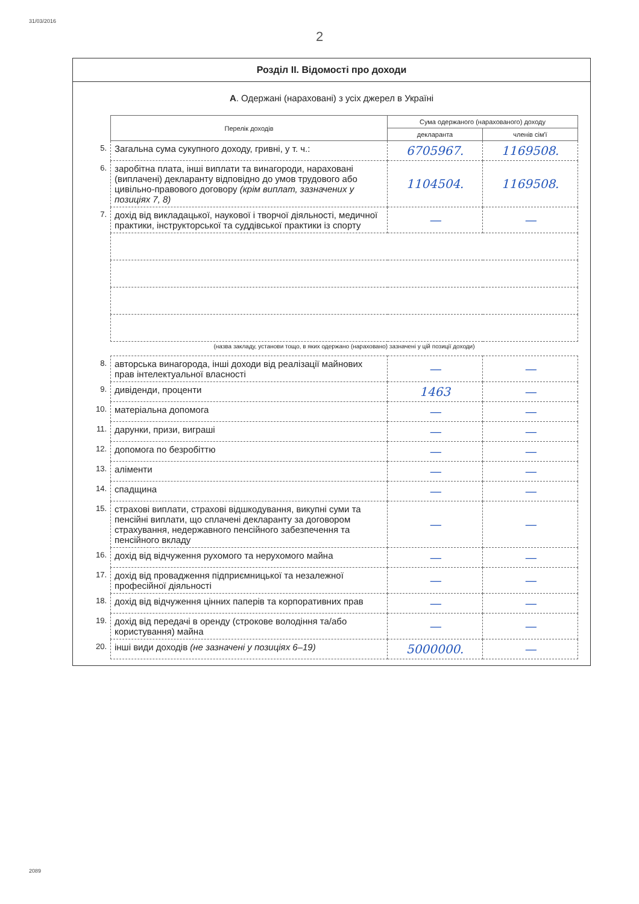31/03/2016
2089
2
Розділ ІІ. Відомості про доходи
А. Одержані (нараховані) з усіх джерел в Україні
| | Перелік доходів | Сума одержаного (нарахованого) доходу | |
| | | декларанта | членів сім'ї |
| 5. | Загальна сума сукупного доходу, гривні, у т. ч.: | 6705967. | 1169508. |
| 6. | заробітна плата, інші виплати та винагороди, нараховані (виплачені) декларанту відповідно до умов трудового або цивільно-правового договору (крім виплат, зазначених у позиціях 7, 8) | 1104504. | 1169508. |
| 7. | дохід від викладацької, наукової і творчої діяльності, медичної практики, інструкторської та суддівської практики із спорту | — | — |
| | (назва закладу, установи тощо, в яких одержано (нараховано) зазначені у цій позиції доходи) | | |
| 8. | авторська винагорода, інші доходи від реалізації майнових прав інтелектуальної власності | — | — |
| 9. | дивіденди, проценти | 1463 | — |
| 10. | матеріальна допомога | — | — |
| 11. | дарунки, призи, виграші | — | — |
| 12. | допомога по безробіттю | — | — |
| 13. | аліменти | — | — |
| 14. | спадщина | — | — |
| 15. | страхові виплати, страхові відшкодування, викупні суми та пенсійні виплати, що сплачені декларанту за договором страхування, недержавного пенсійного забезпечення та пенсійного вкладу | — | — |
| 16. | дохід від відчуження рухомого та нерухомого майна | — | — |
| 17. | дохід від провадження підприємницької та незалежної професійної діяльності | — | — |
| 18. | дохід від відчуження цінних паперів та корпоративних прав | — | — |
| 19. | дохід від передачі в оренду (строкове володіння та/або користування) майна | — | — |
| 20. | інші види доходів (не зазначені у позиціях 6–19) | 5000000. | — |